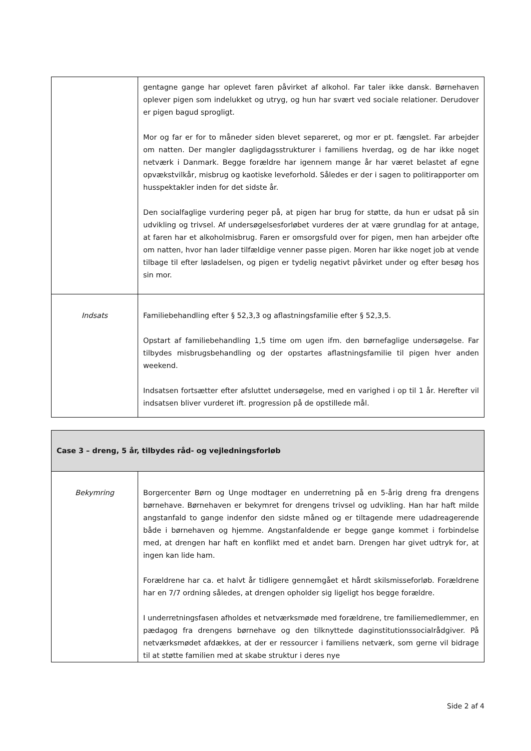| | gentagne gange har oplevet faren påvirket af alkohol. Far taler ikke dansk. Børnehaven oplever pigen som indelukket og utryg, og hun har svært ved sociale relationer. Derudover er pigen bagud sprogligt. Mor og far er for to måneder siden blevet separeret, og mor er pt. fængslet. Far arbejder om natten. Der mangler dagligdagsstrukturer i familiens hverdag, og de har ikke noget netværk i Danmark. Begge forældre har igennem mange år har været belastet af egne opvækstvilkår, misbrug og kaotiske leveforhold. Således er der i sagen to politirapporter om husspektakler inden for det sidste år. Den socialfaglige vurdering peger på, at pigen har brug for støtte, da hun er udsat på sin udvikling og trivsel. Af undersøgelsesforløbet vurderes der at være grundlag for at antage, at faren har et alkoholmisbrug. Faren er omsorgsfuld over for pigen, men han arbejder ofte om natten, hvor han lader tilfældige venner passe pigen. Moren har ikke noget job at vende tilbage til efter løsladelsen, og pigen er tydelig negativt påvirket under og efter besøg hos sin mor. |
| Indsats | Familiebehandling efter § 52,3,3 og aflastningsfamilie efter § 52,3,5. Opstart af familiebehandling 1,5 time om ugen ifm. den børnefaglige undersøgelse. Far tilbydes misbrugsbehandling og der opstartes aflastningsfamilie til pigen hver anden weekend. Indsatsen fortsætter efter afsluttet undersøgelse, med en varighed i op til 1 år. Herefter vil indsatsen bliver vurderet ift. progression på de opstillede mål. |
| Case 3 – dreng, 5 år, tilbydes råd- og vejledningsforløb | |
| --- | --- |
| Bekymring | Borgercenter Børn og Unge modtager en underretning på en 5-årig dreng fra drengens børnehave. Børnehaven er bekymret for drengens trivsel og udvikling. Han har haft milde angstanfald to gange indenfor den sidste måned og er tiltagende mere udadreagerende både i børnehaven og hjemme. Angstanfaldende er begge gange kommet i forbindelse med, at drengen har haft en konflikt med et andet barn. Drengen har givet udtryk for, at ingen kan lide ham. Forældrene har ca. et halvt år tidligere gennemgået et hårdt skilsmisseforløb. Forældrene har en 7/7 ordning således, at drengen opholder sig ligeligt hos begge forældre. I underretningsfasen afholdes et netværksmøde med forældrene, tre familiemedlemmer, en pædagog fra drengens børnehave og den tilknyttede daginstitutionssocialrådgiver. På netværksmødet afdækkes, at der er ressourcer i familiens netværk, som gerne vil bidrage til at støtte familien med at skabe struktur i deres nye |
Side 2 af 4